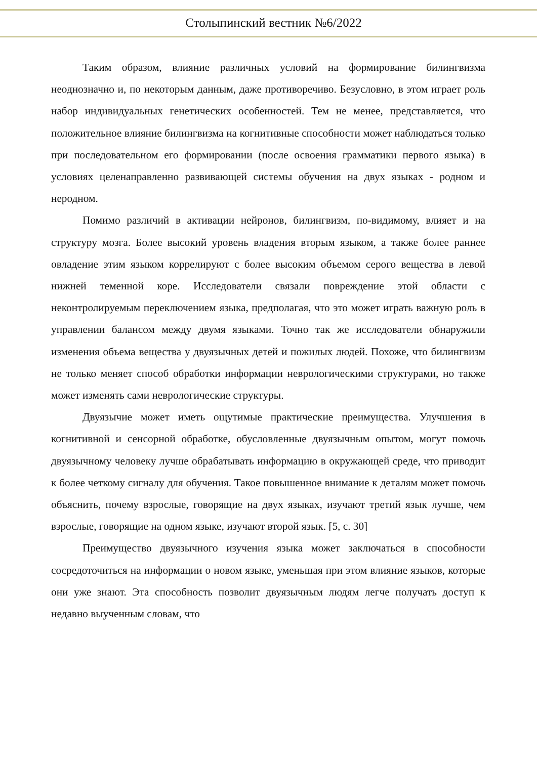Столыпинский вестник №6/2022
Таким образом, влияние различных условий на формирование билингвизма неоднозначно и, по некоторым данным, даже противоречиво. Безусловно, в этом играет роль набор индивидуальных генетических особенностей. Тем не менее, представляется, что положительное влияние билингвизма на когнитивные способности может наблюдаться только при последовательном его формировании (после освоения грамматики первого языка) в условиях целенаправленно развивающей системы обучения на двух языках - родном и неродном.
Помимо различий в активации нейронов, билингвизм, по-видимому, влияет и на структуру мозга. Более высокий уровень владения вторым языком, а также более раннее овладение этим языком коррелируют с более высоким объемом серого вещества в левой нижней теменной коре. Исследователи связали повреждение этой области с неконтролируемым переключением языка, предполагая, что это может играть важную роль в управлении балансом между двумя языками. Точно так же исследователи обнаружили изменения объема вещества у двуязычных детей и пожилых людей. Похоже, что билингвизм не только меняет способ обработки информации неврологическими структурами, но также может изменять сами неврологические структуры.
Двуязычие может иметь ощутимые практические преимущества. Улучшения в когнитивной и сенсорной обработке, обусловленные двуязычным опытом, могут помочь двуязычному человеку лучше обрабатывать информацию в окружающей среде, что приводит к более четкому сигналу для обучения. Такое повышенное внимание к деталям может помочь объяснить, почему взрослые, говорящие на двух языках, изучают третий язык лучше, чем взрослые, говорящие на одном языке, изучают второй язык. [5, с. 30]
Преимущество двуязычного изучения языка может заключаться в способности сосредоточиться на информации о новом языке, уменьшая при этом влияние языков, которые они уже знают. Эта способность позволит двуязычным людям легче получать доступ к недавно выученным словам, что